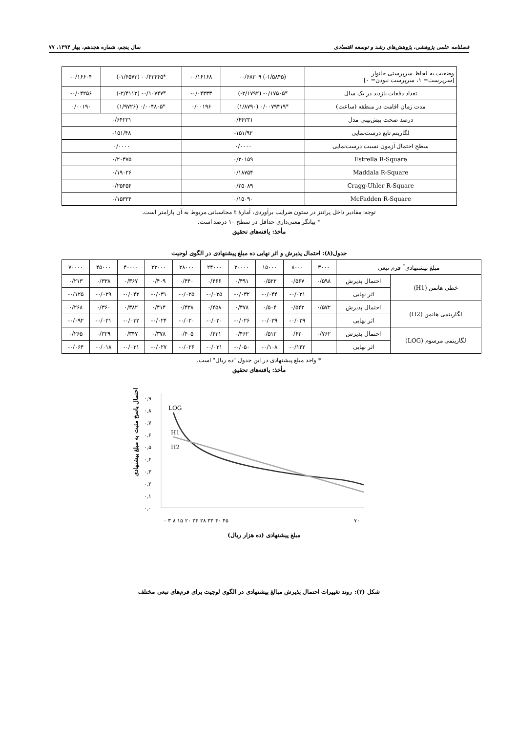فصلنامه علمی پژوهشی، پژوهش‌های رشد و توسعه اقتصادی سال پنجم، شماره هجدهم، بهار ۱۳۹۴، ۷۷
| وضعیت به لحاظ سرپرستی خانوار [سرپرست= ۱، سرپرست نبودن= ۰] | (۱/۵۸۴۵-) ۰/۶۸۳۰۹- | ۰/۱۶۱۶۸- | *۰/۴۳۴۴۵- (۱/۶۵۷۳-) | ۰/۱۶۶۰۴- |
| تعداد دفعات بازدید در یک سال | *۰/۱۷۵۰۵- (۲/۱۷۹۲-) | ۰/۰۴۳۳۳- | *۰/۱۰۷۴۷- (۲/۴۱۱۳-) | ۰/۰۴۲۵۶- |
| مدت زمان اقامت در منطقه (ساعت) | *۰/۰۰۷۹۴۱۹ (۱/۸۷۹۰) | ۰/۰۰۱۹۶ | *۰/۰۰۴۸۰۵ (۱/۹۷۲۶) | ۰/۰۰۱۹۰ |
| درصد صحت پیش‌بینی مدل | ۰/۶۴۲۳۱ | | ۰/۶۴۲۳۱ | |
| لگاریتم تابع درست‌نمایی | ۱۵۱/۹۲- | | ۱۵۱/۴۸- | |
| سطح احتمال آزمون نسبت درست‌نمایی | ۰/۰۰۰۰ | | ۰/۰۰۰۰ | |
| Estrella R-Square | ۰/۲۰۱۵۹ | | ۰/۲۰۴۷۵ | |
| Maddala R-Square | ۰/۱۸۷۵۴ | | ۰/۱۹۰۲۶ | |
| Cragg-Uhler R-Square | ۰/۲۵۰۸۹ | | ۰/۲۵۴۵۴ | |
| McFadden R-Square | ۰/۱۵۰۹۰ | | ۰/۱۵۳۳۴ | |
توجه: مقادیر داخل پرانتز در ستون ضرایب برآوردی، آمارهٔ t محاسباتی مربوط به آن پارامتر است.
* بیانگر معنی‌داری حداقل در سطح ۱۰ درصد است.
مأخذ: یافته‌های تحقیق
جدول(۸): احتمال پذیرش و اثر نهایی ده مبلغ پیشنهادی در الگوی لوجیت
| مبلغ پیشنهادی<sup>*</sup> فرم تبعی | | ۳۰۰۰ | ۸۰۰۰ | ۱۵۰۰۰ | ۲۰۰۰۰ | ۲۴۰۰۰ | ۲۸۰۰۰ | ۳۳۰۰۰ | ۴۰۰۰۰ | ۴۵۰۰۰ | ۷۰۰۰۰ |
| --- | --- | --- | --- | --- | --- | --- | --- | --- | --- | --- | --- |
| خطی هانمن (H1) | احتمال پذیرش | ۰/۵۹۸ | ۰/۵۶۷ | ۰/۵۲۳ | ۰/۴۹۱ | ۰/۴۶۶ | ۰/۴۴۰ | ۰/۴۰۹ | ۰/۳۶۷ | ۰/۳۳۸ | ۰/۲۱۳ |
| | اثر نهایی | | ۰/۰۳۱- | ۰/۰۴۴- | ۰/۰۳۲- | ۰/۰۲۵- | ۰/۰۲۵- | ۰/۰۳۱- | ۰/۰۴۲- | ۰/۰۲۹- | ۰/۱۲۵- |
| لگاریتمی هانمن (H2) | احتمال پذیرش | ۰/۵۷۲ | ۰/۵۴۳ | ۰/۵۰۴ | ۰/۴۷۸ | ۰/۴۵۸ | ۰/۴۳۸ | ۰/۴۱۴ | ۰/۳۸۲ | ۰/۳۶۰ | ۰/۲۶۸ |
| | اثر نهایی | | ۰/۰۲۹- | ۰/۰۳۹- | ۰/۰۲۶- | ۰/۰۲۰- | ۰/۰۲۰- | ۰/۰۲۴- | ۰/۰۳۲- | ۰/۰۲۱- | ۰/۰۹۲- |
| لگاریتمی مرسوم (LOG) | احتمال پذیرش | ۰/۷۶۲ | ۰/۶۲۰ | ۰/۵۱۲ | ۰/۴۶۲ | ۰/۴۳۱ | ۰/۴۰۵ | ۰/۳۷۸ | ۰/۳۴۷ | ۰/۳۲۹ | ۰/۲۶۵ |
| | اثر نهایی | | ۰/۱۴۲- | ۰/۱۰۸- | ۰/۰۵۰- | ۰/۰۳۱- | ۰/۰۲۶- | ۰/۰۲۷- | ۰/۰۳۱- | ۰/۰۱۸- | ۰/۰۶۴- |
* واحد مبلغ پیشنهادی در این جدول "ده ریال" است.
مأخذ: یافته‌های تحقیق
احتمال پاسخ مثبت به مبلغ پیشنهادی
۰,۹
۰,۸
۰,۷
۰,۶
۰,۵
۰,۴
۰,۳
۰,۲
۰,۱
۰,۰
LOG
H1
H2
۰ ۳ ۸ ۱۵ ۲۰ ۲۴ ۲۸ ۳۳ ۴۰ ۴۵
۷۰
مبلغ پیشنهادی (ده هزار ریال)
شکل (۲): روند تغییرات احتمال پذیرش مبالغ پیشنهادی در الگوی لوجیت برای فرم‌های تبعی مختلف